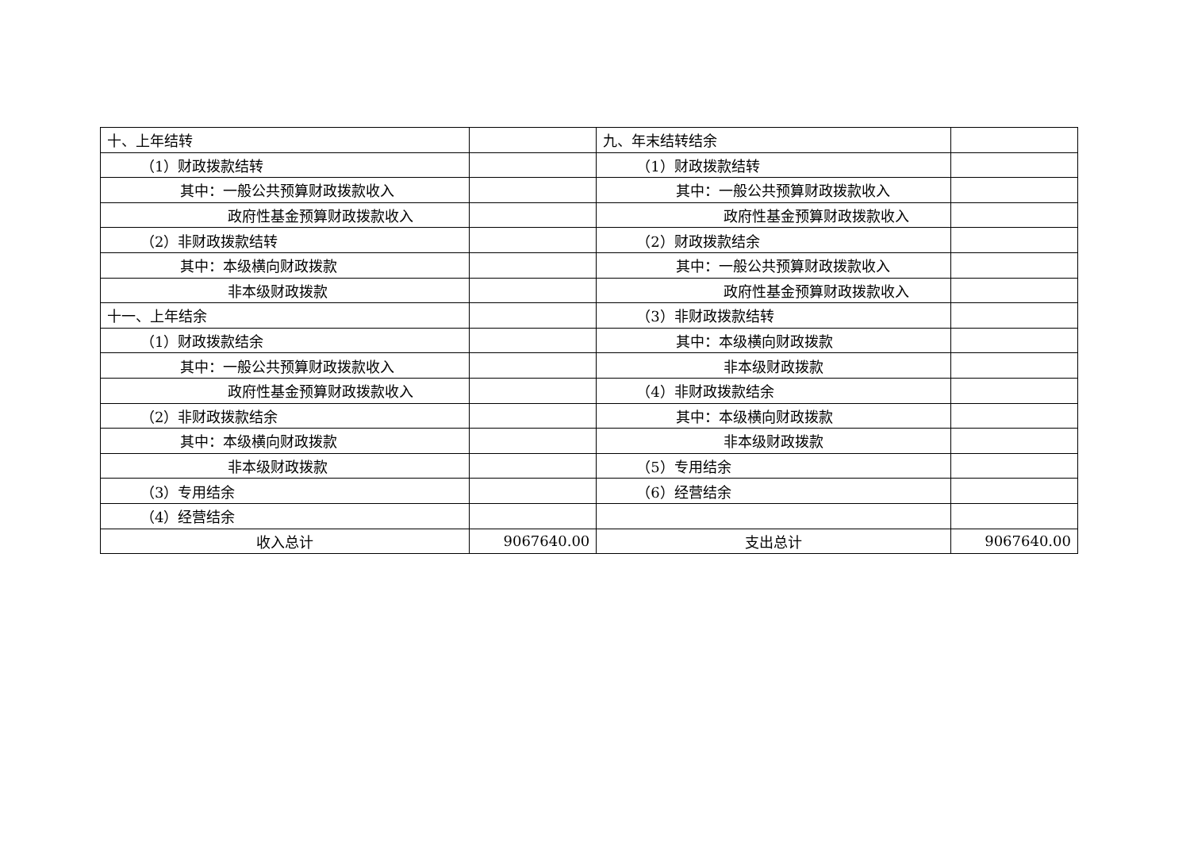| 十、上年结转 | | 九、年末结转结余 | |
| （1）财政拨款结转 | | （1）财政拨款结转 | |
| 其中：一般公共预算财政拨款收入 | | 其中：一般公共预算财政拨款收入 | |
| 政府性基金预算财政拨款收入 | | 政府性基金预算财政拨款收入 | |
| （2）非财政拨款结转 | | （2）财政拨款结余 | |
| 其中：本级横向财政拨款 | | 其中：一般公共预算财政拨款收入 | |
| 非本级财政拨款 | | 政府性基金预算财政拨款收入 | |
| 十一、上年结余 | | （3）非财政拨款结转 | |
| （1）财政拨款结余 | | 其中：本级横向财政拨款 | |
| 其中：一般公共预算财政拨款收入 | | 非本级财政拨款 | |
| 政府性基金预算财政拨款收入 | | （4）非财政拨款结余 | |
| （2）非财政拨款结余 | | 其中：本级横向财政拨款 | |
| 其中：本级横向财政拨款 | | 非本级财政拨款 | |
| 非本级财政拨款 | | （5）专用结余 | |
| （3）专用结余 | | （6）经营结余 | |
| （4）经营结余 | | | |
| 收入总计 | 9067640.00 | 支出总计 | 9067640.00 |